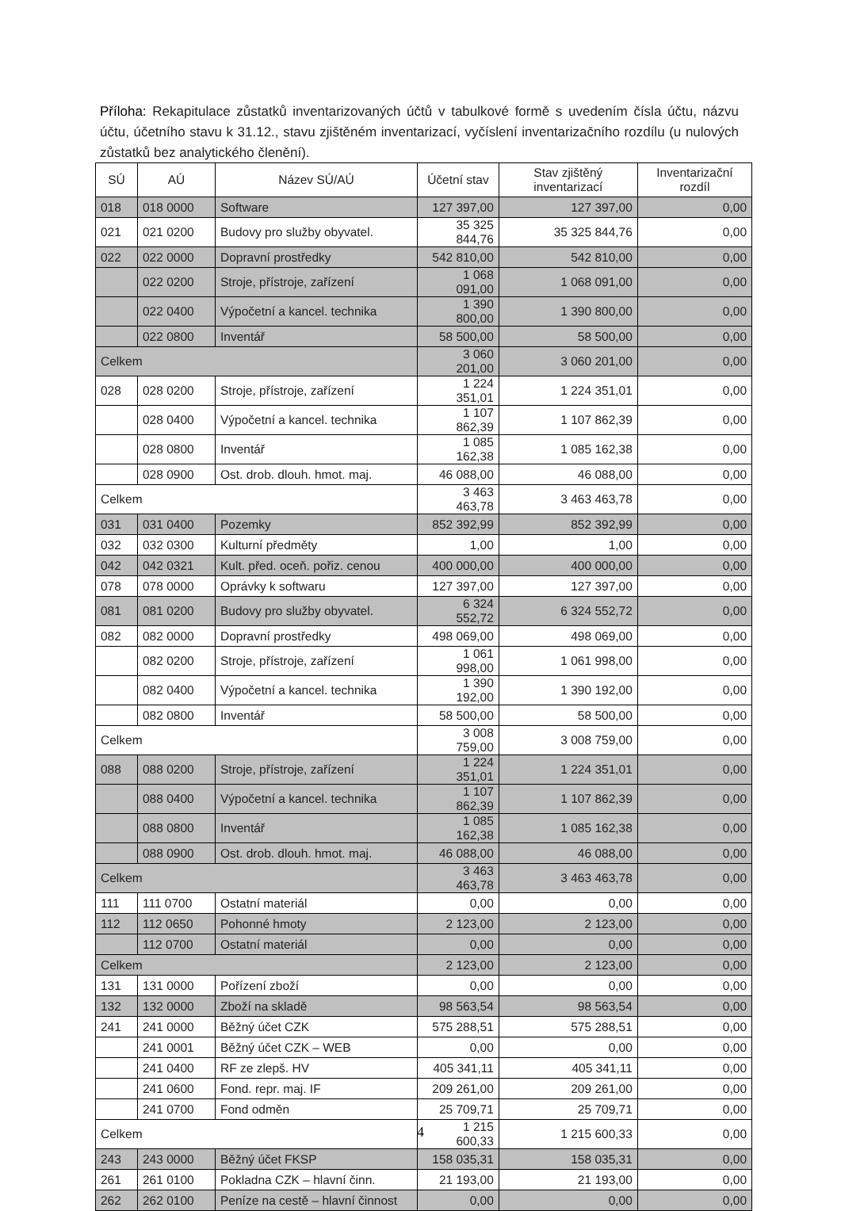Příloha: Rekapitulace zůstatků inventarizovaných účtů v tabulkové formě s uvedením čísla účtu, názvu účtu, účetního stavu k 31.12., stavu zjištěném inventarizací, vyčíslení inventarizačního rozdílu (u nulových zůstatků bez analytického členění).
| SÚ | AÚ | Název SÚ/AÚ | Účetní stav | Stav zjištěný inventarizací | Inventarizační rozdíl |
| --- | --- | --- | --- | --- | --- |
| 018 | 018 0000 | Software | 127 397,00 | 127 397,00 | 0,00 |
| 021 | 021 0200 | Budovy pro služby obyvatel. | 35 325 844,76 | 35 325 844,76 | 0,00 |
| 022 | 022 0000 | Dopravní prostředky | 542 810,00 | 542 810,00 | 0,00 |
| | 022 0200 | Stroje, přístroje, zařízení | 1 068 091,00 | 1 068 091,00 | 0,00 |
| | 022 0400 | Výpočetní a kancel. technika | 1 390 800,00 | 1 390 800,00 | 0,00 |
| | 022 0800 | Inventář | 58 500,00 | 58 500,00 | 0,00 |
| Celkem | | | 3 060 201,00 | 3 060 201,00 | 0,00 |
| 028 | 028 0200 | Stroje, přístroje, zařízení | 1 224 351,01 | 1 224 351,01 | 0,00 |
| | 028 0400 | Výpočetní a kancel. technika | 1 107 862,39 | 1 107 862,39 | 0,00 |
| | 028 0800 | Inventář | 1 085 162,38 | 1 085 162,38 | 0,00 |
| | 028 0900 | Ost. drob. dlouh. hmot. maj. | 46 088,00 | 46 088,00 | 0,00 |
| Celkem | | | 3 463 463,78 | 3 463 463,78 | 0,00 |
| 031 | 031 0400 | Pozemky | 852 392,99 | 852 392,99 | 0,00 |
| 032 | 032 0300 | Kulturní předměty | 1,00 | 1,00 | 0,00 |
| 042 | 042 0321 | Kult. před. oceň. pořiz. cenou | 400 000,00 | 400 000,00 | 0,00 |
| 078 | 078 0000 | Oprávky k softwaru | 127 397,00 | 127 397,00 | 0,00 |
| 081 | 081 0200 | Budovy pro služby obyvatel. | 6 324 552,72 | 6 324 552,72 | 0,00 |
| 082 | 082 0000 | Dopravní prostředky | 498 069,00 | 498 069,00 | 0,00 |
| | 082 0200 | Stroje, přístroje, zařízení | 1 061 998,00 | 1 061 998,00 | 0,00 |
| | 082 0400 | Výpočetní a kancel. technika | 1 390 192,00 | 1 390 192,00 | 0,00 |
| | 082 0800 | Inventář | 58 500,00 | 58 500,00 | 0,00 |
| Celkem | | | 3 008 759,00 | 3 008 759,00 | 0,00 |
| 088 | 088 0200 | Stroje, přístroje, zařízení | 1 224 351,01 | 1 224 351,01 | 0,00 |
| | 088 0400 | Výpočetní a kancel. technika | 1 107 862,39 | 1 107 862,39 | 0,00 |
| | 088 0800 | Inventář | 1 085 162,38 | 1 085 162,38 | 0,00 |
| | 088 0900 | Ost. drob. dlouh. hmot. maj. | 46 088,00 | 46 088,00 | 0,00 |
| Celkem | | | 3 463 463,78 | 3 463 463,78 | 0,00 |
| 111 | 111 0700 | Ostatní materiál | 0,00 | 0,00 | 0,00 |
| 112 | 112 0650 | Pohonné hmoty | 2 123,00 | 2 123,00 | 0,00 |
| | 112 0700 | Ostatní materiál | 0,00 | 0,00 | 0,00 |
| Celkem | | | 2 123,00 | 2 123,00 | 0,00 |
| 131 | 131 0000 | Pořízení zboží | 0,00 | 0,00 | 0,00 |
| 132 | 132 0000 | Zboží na skladě | 98 563,54 | 98 563,54 | 0,00 |
| 241 | 241 0000 | Běžný účet CZK | 575 288,51 | 575 288,51 | 0,00 |
| | 241 0001 | Běžný účet CZK – WEB | 0,00 | 0,00 | 0,00 |
| | 241 0400 | RF ze zlepš. HV | 405 341,11 | 405 341,11 | 0,00 |
| | 241 0600 | Fond. repr. maj. IF | 209 261,00 | 209 261,00 | 0,00 |
| | 241 0700 | Fond odměn | 25 709,71 | 25 709,71 | 0,00 |
| Celkem | | | 1 215 600,33 | 1 215 600,33 | 0,00 |
| 243 | 243 0000 | Běžný účet FKSP | 158 035,31 | 158 035,31 | 0,00 |
| 261 | 261 0100 | Pokladna CZK – hlavní činn. | 21 193,00 | 21 193,00 | 0,00 |
| 262 | 262 0100 | Peníze na cestě – hlavní činnost | 0,00 | 0,00 | 0,00 |
4